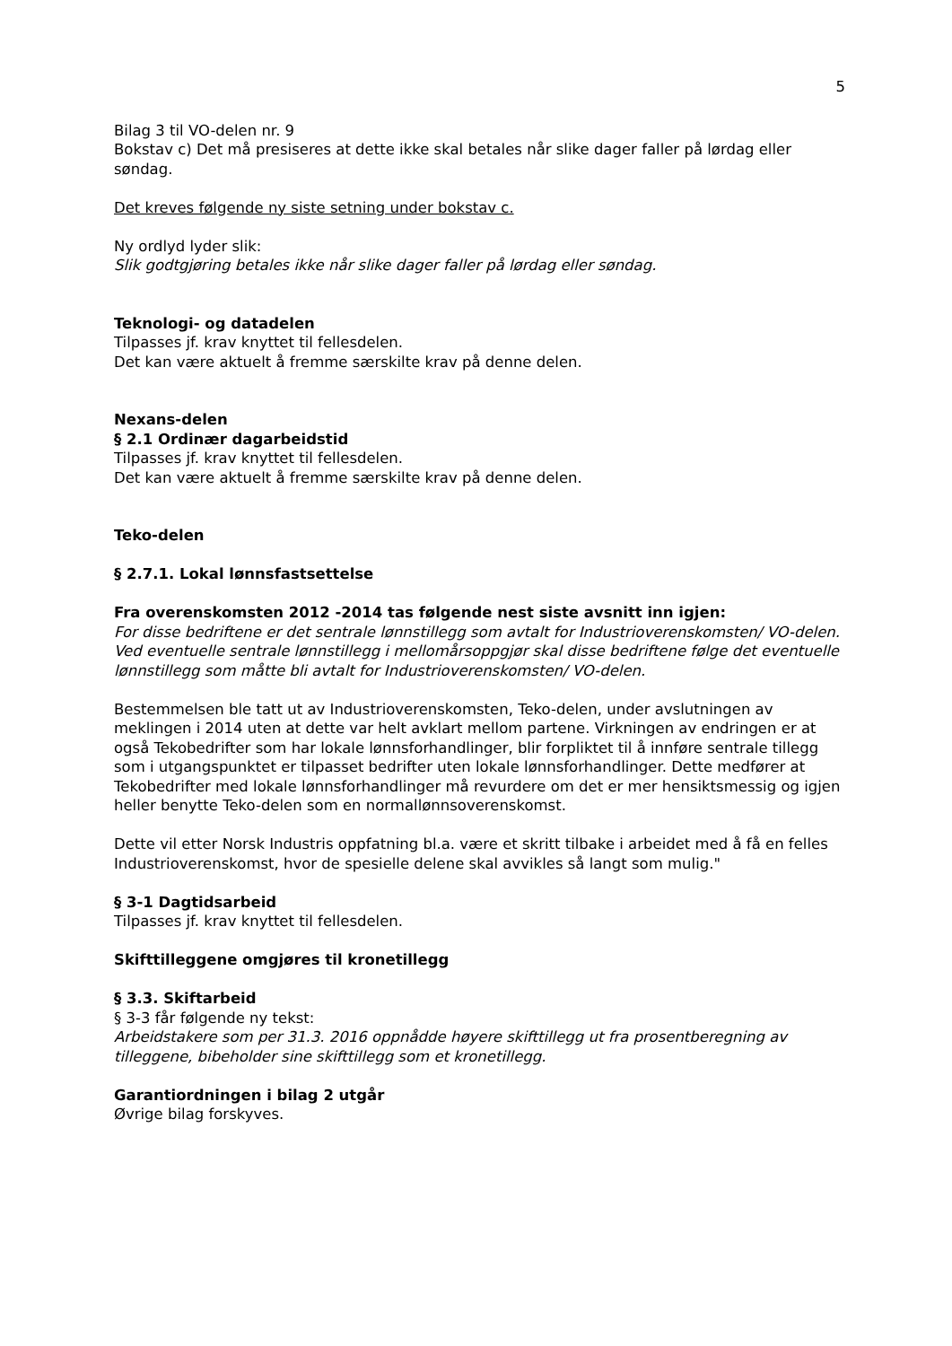5
Bilag 3 til VO-delen nr. 9
Bokstav c) Det må presiseres at dette ikke skal betales når slike dager faller på lørdag eller søndag.
Det kreves følgende ny siste setning under bokstav c.
Ny ordlyd lyder slik:
Slik godtgjøring betales ikke når slike dager faller på lørdag eller søndag.
Teknologi- og datadelen
Tilpasses jf. krav knyttet til fellesdelen.
Det kan være aktuelt å fremme særskilte krav på denne delen.
Nexans-delen
§ 2.1 Ordinær dagarbeidstid
Tilpasses jf. krav knyttet til fellesdelen.
Det kan være aktuelt å fremme særskilte krav på denne delen.
Teko-delen
§ 2.7.1. Lokal lønnsfastsettelse
Fra overenskomsten 2012 -2014 tas følgende nest siste avsnitt inn igjen:
For disse bedriftene er det sentrale lønnstillegg som avtalt for Industrioverenskomsten/ VO-delen. Ved eventuelle sentrale lønnstillegg i mellomårsoppgjør skal disse bedriftene følge det eventuelle lønnstillegg som måtte bli avtalt for Industrioverenskomsten/ VO-delen.
Bestemmelsen ble tatt ut av Industrioverenskomsten, Teko-delen, under avslutningen av meklingen i 2014 uten at dette var helt avklart mellom partene. Virkningen av endringen er at også Tekobedrifter som har lokale lønnsforhandlinger, blir forpliktet til å innføre sentrale tillegg som i utgangspunktet er tilpasset bedrifter uten lokale lønnsforhandlinger. Dette medfører at Tekobedrifter med lokale lønnsforhandlinger må revurdere om det er mer hensiktsmessig og igjen heller benytte Teko-delen som en normallønnsoverenskomst.
Dette vil etter Norsk Industris oppfatning bl.a. være et skritt tilbake i arbeidet med å få en felles Industrioverenskomst, hvor de spesielle delene skal avvikles så langt som mulig."
§ 3-1 Dagtidsarbeid
Tilpasses jf. krav knyttet til fellesdelen.
Skifttilleggene omgjøres til kronetillegg
§ 3.3. Skiftarbeid
§ 3-3 får følgende ny tekst:
Arbeidstakere som per 31.3. 2016 oppnådde høyere skifttillegg ut fra prosentberegning av tilleggene, bibeholder sine skifttillegg som et kronetillegg.
Garantiordningen i bilag 2 utgår
Øvrige bilag forskyves.